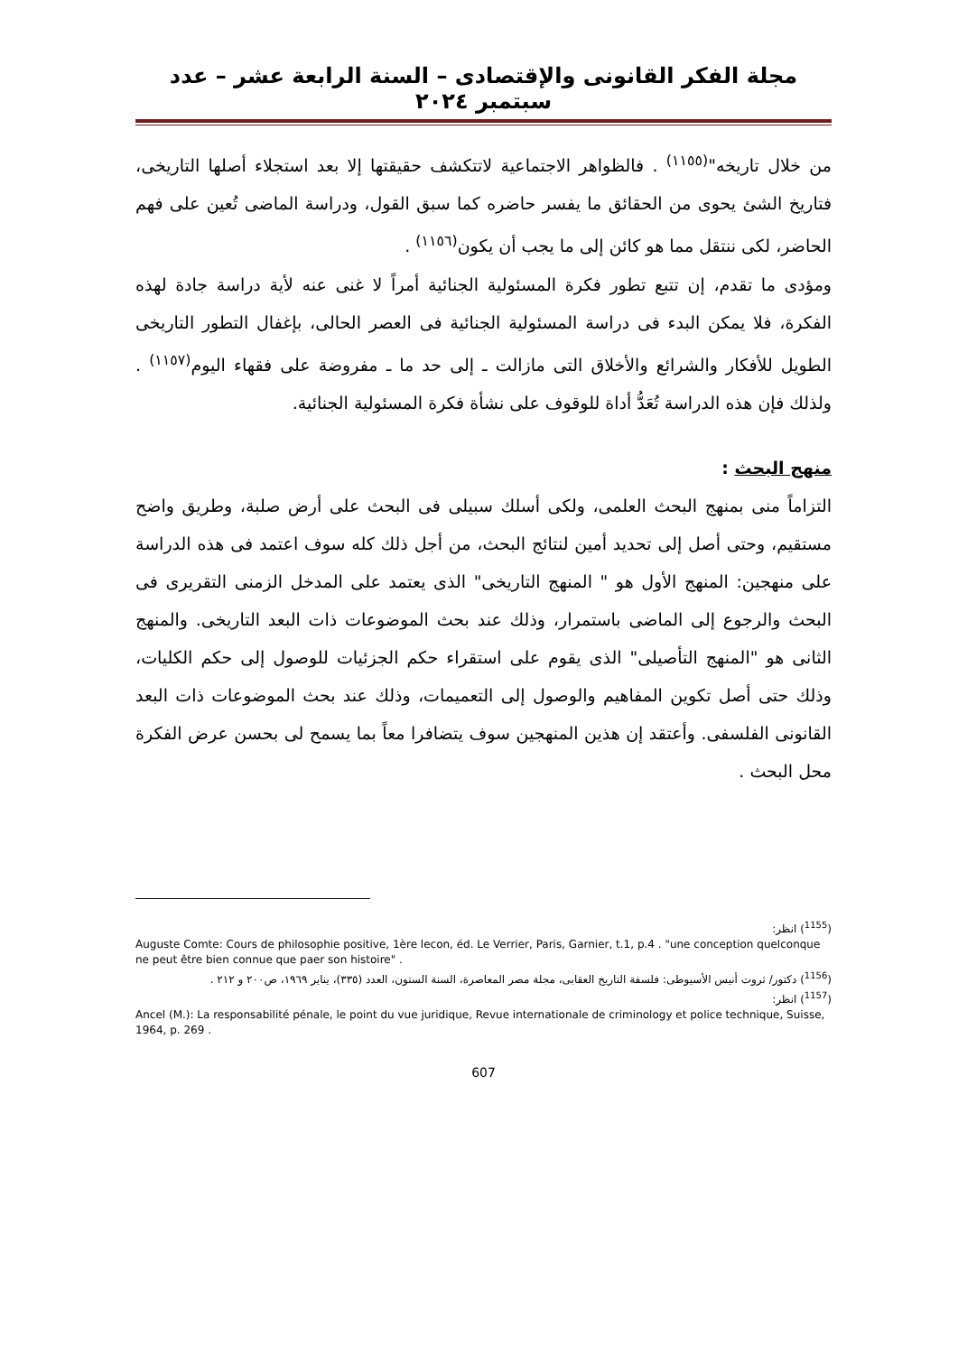مجلة الفكر القانونى والإقتصادى – السنة الرابعة عشر – عدد سبتمبر ٢٠٢٤
من خلال تاريخه"<sup>(١١٥٥)</sup> . فالظواهر الاجتماعية لاتتكشف حقيقتها إلا بعد استجلاء أصلها التاريخى، فتاريخ الشئ يحوى من الحقائق ما يفسر حاضره كما سبق القول، ودراسة الماضى تُعين على فهم الحاضر، لكى ننتقل مما هو كائن إلى ما يجب أن يكون<sup>(١١٥٦)</sup> .
ومؤدى ما تقدم، إن تتبع تطور فكرة المسئولية الجنائية أمراً لا غنى عنه لأية دراسة جادة لهذه الفكرة، فلا يمكن البدء فى دراسة المسئولية الجنائية فى العصر الحالى، بإغفال التطور التاريخى الطويل للأفكار والشرائع والأخلاق التى مازالت ـ إلى حد ما ـ مفروضة على فقهاء اليوم<sup>(١١٥٧)</sup> . ولذلك فإن هذه الدراسة تُعَدُّ أداة للوقوف على نشأة فكرة المسئولية الجنائية.
منهج البحث :
التزاماً منى بمنهج البحث العلمى، ولكى أسلك سبيلى فى البحث على أرض صلبة، وطريق واضح مستقيم، وحتى أصل إلى تحديد أمين لنتائج البحث، من أجل ذلك كله سوف اعتمد فى هذه الدراسة على منهجين: المنهج الأول هو " المنهج التاريخى" الذى يعتمد على المدخل الزمنى التقريرى فى البحث والرجوع إلى الماضى باستمرار، وذلك عند بحث الموضوعات ذات البعد التاريخى. والمنهج الثانى هو "المنهج التأصيلى" الذى يقوم على استقراء حكم الجزئيات للوصول إلى حكم الكليات، وذلك حتى أصل تكوين المفاهيم والوصول إلى التعميمات، وذلك عند بحث الموضوعات ذات البعد القانونى الفلسفى. وأعتقد إن هذين المنهجين سوف يتضافرا معاً بما يسمح لى بحسن عرض الفكرة محل البحث .
(<sup>1155</sup>) انظر:
Auguste Comte: Cours de philosophie positive, 1ère lecon, éd. Le Verrier, Paris, Garnier, t.1, p.4 . "une conception quelconque ne peut être bien connue que paer son histoire" .
(<sup>1156</sup>) دكتور/ ثروت أنيس الأسيوطى: فلسفة التاريخ العقابى، مجلة مصر المعاصرة، السنة الستون، العدد (٣٣٥)، يناير ١٩٦٩، ص٢٠٠ و ٢١٢ .
(<sup>1157</sup>) انظر:
Ancel (M.): La responsabilité pénale, le point du vue juridique, Revue internationale de criminology et police technique, Suisse, 1964, p. 269 .
607